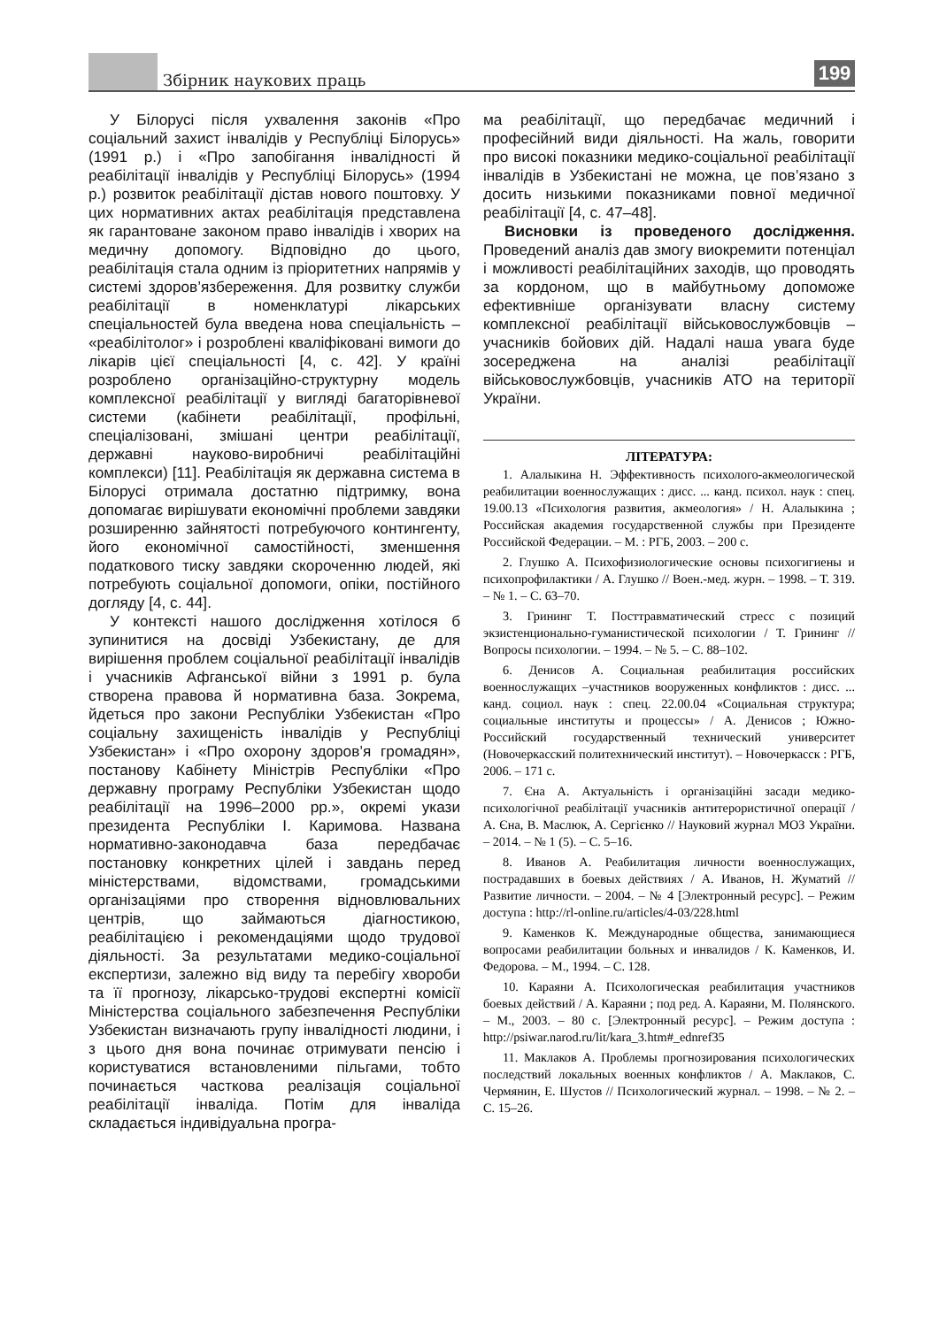Збірник наукових праць 199
У Білорусі після ухвалення законів «Про соціальний захист інвалідів у Республіці Білорусь» (1991 р.) і «Про запобігання інвалідності й реабілітації інвалідів у Республіці Білорусь» (1994 р.) розвиток реабілітації дістав нового поштовху. У цих нормативних актах реабілітація представлена як гарантоване законом право інвалідів і хворих на медичну допомогу. Відповідно до цього, реабілітація стала одним із пріоритетних напрямів у системі здоров’язбереження. Для розвитку служби реабілітації в номенклатурі лікарських спеціальностей була введена нова спеціальність – «реабілітолог» і розроблені кваліфіковані вимоги до лікарів цієї спеціальності [4, с. 42]. У країні розроблено організаційно-структурну модель комплексної реабілітації у вигляді багаторівневої системи (кабінети реабілітації, профільні, спеціалізовані, змішані центри реабілітації, державні науково-виробничі реабілітаційні комплекси) [11]. Реабілітація як державна система в Білорусі отримала достатню підтримку, вона допомагає вирішувати економічні проблеми завдяки розширенню зайнятості потребуючого контингенту, його економічної самостійності, зменшення податкового тиску завдяки скороченню людей, які потребують соціальної допомоги, опіки, постійного догляду [4, с. 44].
У контексті нашого дослідження хотілося б зупинитися на досвіді Узбекистану, де для вирішення проблем соціальної реабілітації інвалідів і учасників Афганської війни з 1991 р. була створена правова й нормативна база. Зокрема, йдеться про закони Республіки Узбекистан «Про соціальну захищеність інвалідів у Республіці Узбекистан» і «Про охорону здоров’я громадян», постанову Кабінету Міністрів Республіки «Про державну програму Республіки Узбекистан щодо реабілітації на 1996–2000 рр.», окремі укази президента Республіки І. Каримова. Названа нормативно-законодавча база передбачає постановку конкретних цілей і завдань перед міністерствами, відомствами, громадськими організаціями про створення відновлювальних центрів, що займаються діагностикою, реабілітацією і рекомендаціями щодо трудової діяльності. За результатами медико-соціальної експертизи, залежно від виду та перебігу хвороби та її прогнозу, лікарсько-трудові експертні комісії Міністерства соціального забезпечення Республіки Узбекистан визначають групу інвалідності людини, і з цього дня вона починає отримувати пенсію і користуватися встановленими пільгами, тобто починається часткова реалізація соціальної реабілітації інваліда. Потім для інваліда складається індивідуальна програ-
ма реабілітації, що передбачає медичний і професійний види діяльності. На жаль, говорити про високі показники медико-соціальної реабілітації інвалідів в Узбекистані не можна, це пов’язано з досить низькими показниками повної медичної реабілітації [4, с. 47–48].
Висновки із проведеного дослідження. Проведений аналіз дав змогу виокремити потенціал і можливості реабілітаційних заходів, що проводять за кордоном, що в майбутньому допоможе ефективніше організувати власну систему комплексної реабілітації військовослужбовців – учасників бойових дій. Надалі наша увага буде зосереджена на аналізі реабілітації військовослужбовців, учасників АТО на території України.
ЛІТЕРАТУРА:
1. Алалыкина Н. Эффективность психолого-акмеологической реабилитации военнослужащих : дисс. ... канд. психол. наук : спец. 19.00.13 «Психология развития, акмеология» / Н. Алалыкина ; Российская академия государственной службы при Президенте Российской Федерации. – М. : РГБ, 2003. – 200 с.
2. Глушко А. Психофизиологические основы психогигиены и психопрофилактики / А. Глушко // Воен.-мед. журн. – 1998. – Т. 319. – № 1. – С. 63–70.
3. Грининг Т. Посттравматический стресс с позиций экзистенционально-гуманистической психологии / Т. Грининг // Вопросы психологии. – 1994. – № 5. – С. 88–102.
6. Денисов А. Социальная реабилитация российских военнослужащих –участников вооруженных конфликтов : дисс. ... канд. социол. наук : спец. 22.00.04 «Социальная структура; социальные институты и процессы» / А. Денисов ; Южно-Российский государственный технический университет (Новочеркасский политехнический институт). – Новочеркасск : РГБ, 2006. – 171 с.
7. Єна А. Актуальність і організаційні засади медико-психологічної реабілітації учасників антитерористичної операції / А. Єна, В. Маслюк, А. Сергієнко // Науковий журнал МОЗ України. – 2014. – № 1 (5). – С. 5–16.
8. Иванов А. Реабилитация личности военнослужащих, пострадавших в боевых действиях / А. Иванов, Н. Жуматий // Развитие личности. – 2004. – № 4 [Электронный ресурс]. – Режим доступа : http://rl-online.ru/articles/4-03/228.html
9. Каменков К. Международные общества, занимающиеся вопросами реабилитации больных и инвалидов / К. Каменков, И. Федорова. – М., 1994. – С. 128.
10. Караяни А. Психологическая реабилитация участников боевых действий / А. Караяни ; под ред. А. Караяни, М. Полянского. – М., 2003. – 80 с. [Электронный ресурс]. – Режим доступа : http://psiwar.narod.ru/lit/kara_3.htm#_ednref35
11. Маклаков А. Проблемы прогнозирования психологических последствий локальных военных конфликтов / А. Маклаков, С. Чермянин, Е. Шустов // Психологический журнал. – 1998. – № 2. – С. 15–26.